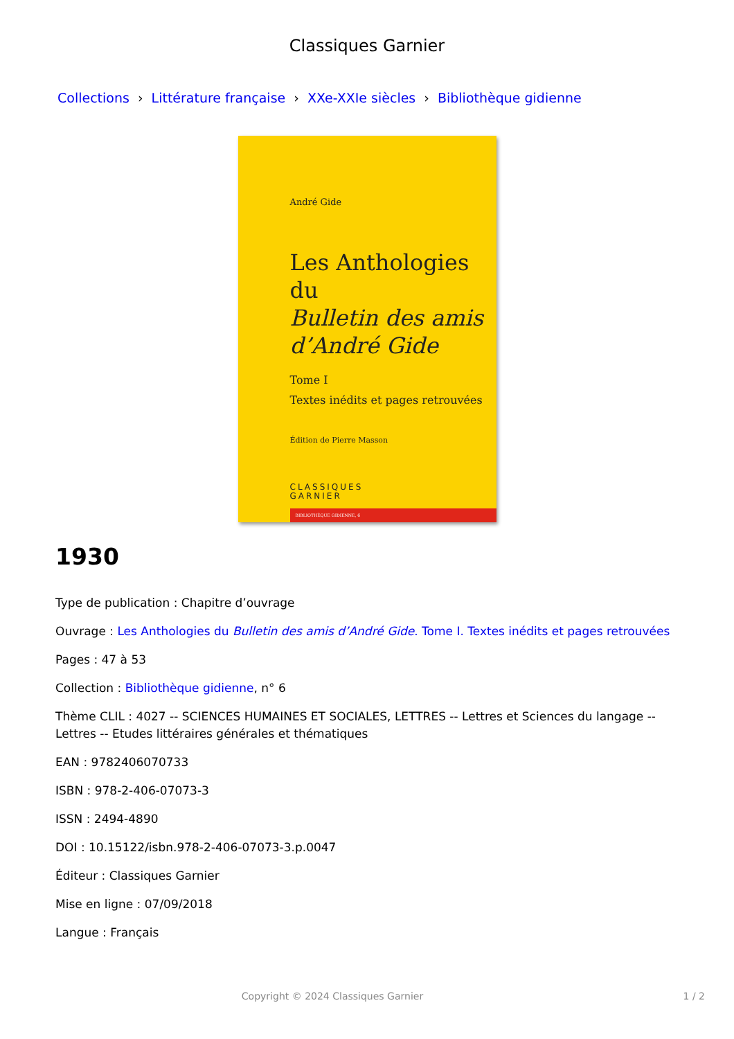Classiques Garnier
Collections › Littérature française › XXe-XXIe siècles › Bibliothèque gidienne
André Gide
Les Anthologies du
Bulletin des amis
d’André Gide
Tome I
Textes inédits et pages retrouvées
Édition de Pierre Masson
CLASSIQUES
GARNIER
BIBLIOTHÈQUE GIDIENNE, 6
1930
Type de publication : Chapitre d’ouvrage
Ouvrage : Les Anthologies du Bulletin des amis d’André Gide. Tome I. Textes inédits et pages retrouvées
Pages : 47 à 53
Collection : Bibliothèque gidienne, n° 6
Thème CLIL : 4027 -- SCIENCES HUMAINES ET SOCIALES, LETTRES -- Lettres et Sciences du langage -- Lettres -- Etudes littéraires générales et thématiques
EAN : 9782406070733
ISBN : 978-2-406-07073-3
ISSN : 2494-4890
DOI : 10.15122/isbn.978-2-406-07073-3.p.0047
Éditeur : Classiques Garnier
Mise en ligne : 07/09/2018
Langue : Français
Copyright © 2024 Classiques Garnier 1 / 2